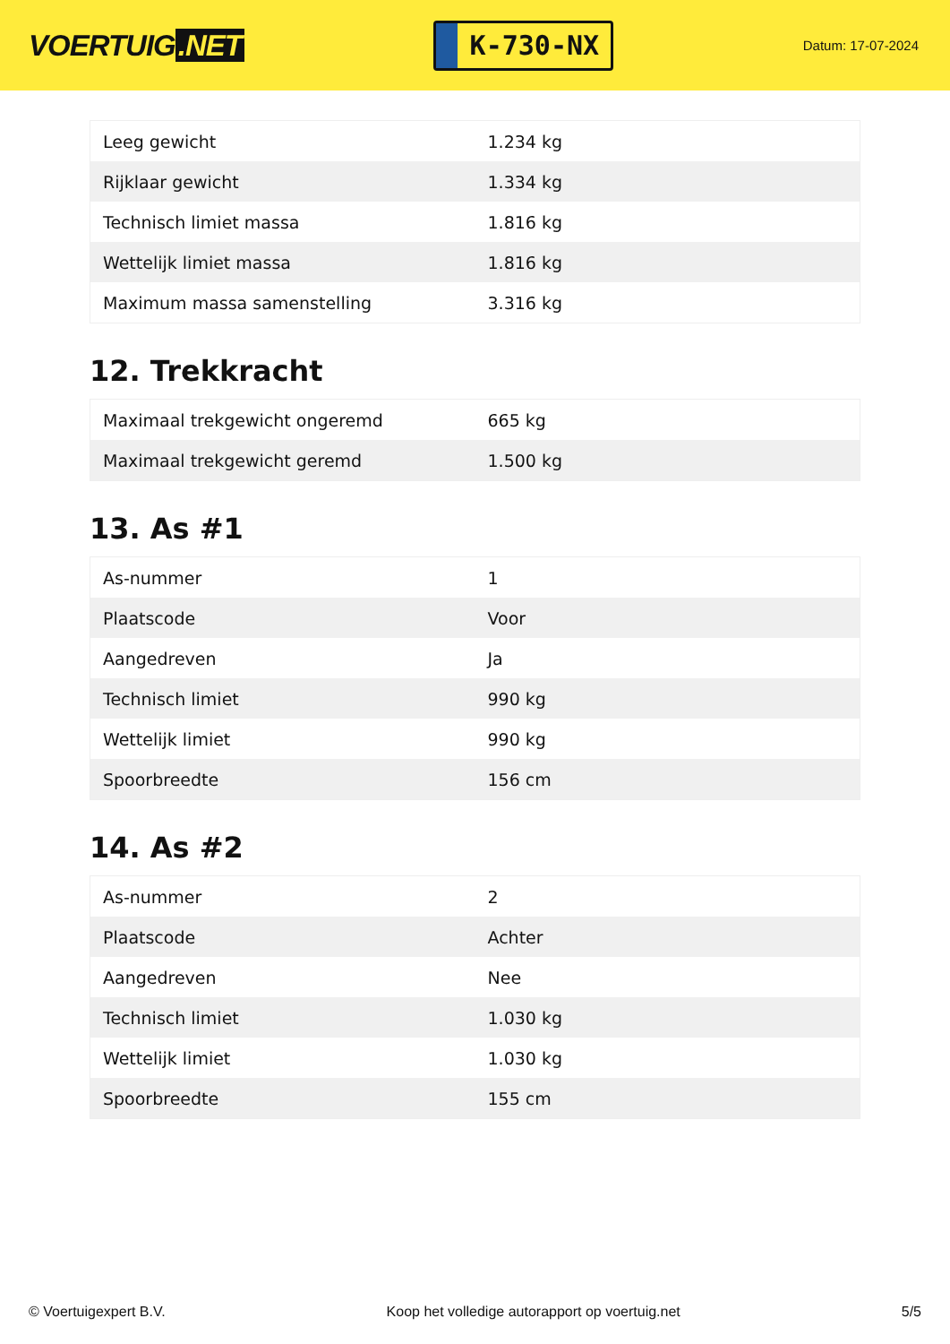VOERTUIG.NET
K-730-NX
Datum: 17-07-2024
| Leeg gewicht | 1.234 kg |
| Rijklaar gewicht | 1.334 kg |
| Technisch limiet massa | 1.816 kg |
| Wettelijk limiet massa | 1.816 kg |
| Maximum massa samenstelling | 3.316 kg |
12. Trekkracht
| Maximaal trekgewicht ongeremd | 665 kg |
| Maximaal trekgewicht geremd | 1.500 kg |
13. As #1
| As-nummer | 1 |
| Plaatscode | Voor |
| Aangedreven | Ja |
| Technisch limiet | 990 kg |
| Wettelijk limiet | 990 kg |
| Spoorbreedte | 156 cm |
14. As #2
| As-nummer | 2 |
| Plaatscode | Achter |
| Aangedreven | Nee |
| Technisch limiet | 1.030 kg |
| Wettelijk limiet | 1.030 kg |
| Spoorbreedte | 155 cm |
© Voertuigexpert B.V. Koop het volledige autorapport op voertuig.net 5/5